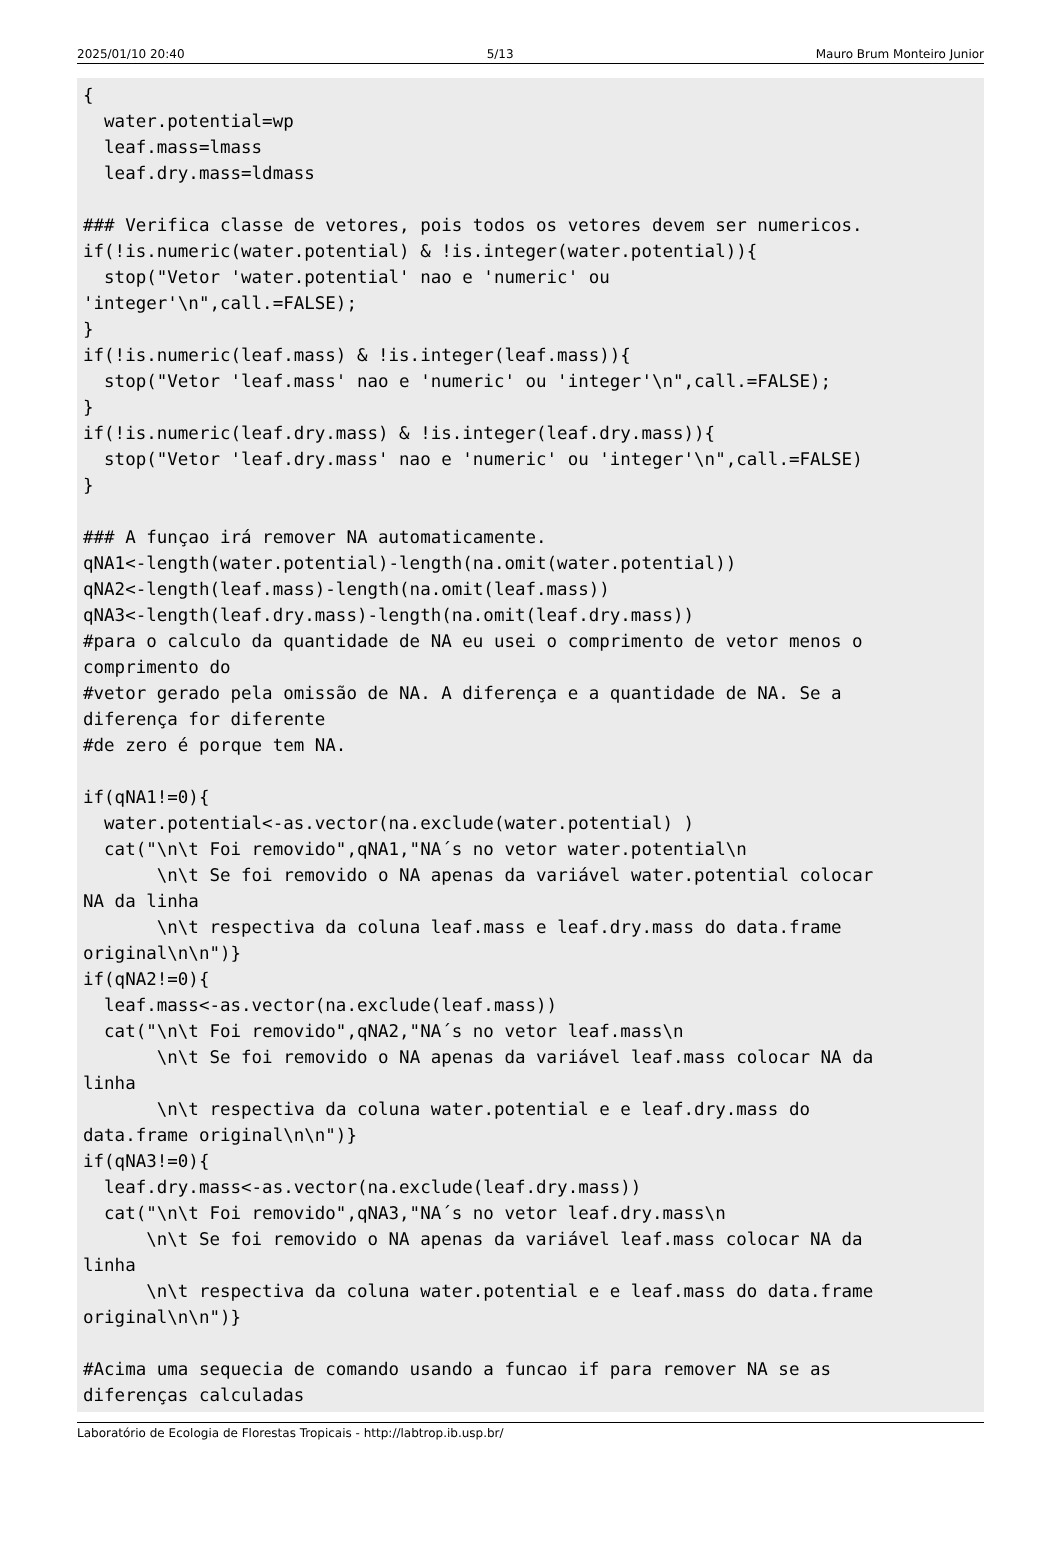2025/01/10 20:40 5/13 Mauro Brum Monteiro Junior
{
  water.potential=wp
  leaf.mass=lmass
  leaf.dry.mass=ldmass

### Verifica classe de vetores, pois todos os vetores devem ser numericos.
if(!is.numeric(water.potential) & !is.integer(water.potential)){
  stop("Vetor 'water.potential' nao e 'numeric' ou
'integer'\n",call.=FALSE);
}
if(!is.numeric(leaf.mass) & !is.integer(leaf.mass)){
  stop("Vetor 'leaf.mass' nao e 'numeric' ou 'integer'\n",call.=FALSE);
}
if(!is.numeric(leaf.dry.mass) & !is.integer(leaf.dry.mass)){
  stop("Vetor 'leaf.dry.mass' nao e 'numeric' ou 'integer'\n",call.=FALSE)
}

### A funçao irá remover NA automaticamente.
qNA1<-length(water.potential)-length(na.omit(water.potential))
qNA2<-length(leaf.mass)-length(na.omit(leaf.mass))
qNA3<-length(leaf.dry.mass)-length(na.omit(leaf.dry.mass))
#para o calculo da quantidade de NA eu usei o comprimento de vetor menos o
comprimento do
#vetor gerado pela omissão de NA. A diferença e a quantidade de NA. Se a
diferença for diferente
#de zero é porque tem NA.

if(qNA1!=0){
  water.potential<-as.vector(na.exclude(water.potential) )
  cat("\n\t Foi removido",qNA1,"NA´s no vetor water.potential\n
       \n\t Se foi removido o NA apenas da variável water.potential colocar
NA da linha
       \n\t respectiva da coluna leaf.mass e leaf.dry.mass do data.frame
original\n\n")}
if(qNA2!=0){
  leaf.mass<-as.vector(na.exclude(leaf.mass))
  cat("\n\t Foi removido",qNA2,"NA´s no vetor leaf.mass\n
       \n\t Se foi removido o NA apenas da variável leaf.mass colocar NA da
linha
       \n\t respectiva da coluna water.potential e e leaf.dry.mass do
data.frame original\n\n")}
if(qNA3!=0){
  leaf.dry.mass<-as.vector(na.exclude(leaf.dry.mass))
  cat("\n\t Foi removido",qNA3,"NA´s no vetor leaf.dry.mass\n
      \n\t Se foi removido o NA apenas da variável leaf.mass colocar NA da
linha
      \n\t respectiva da coluna water.potential e e leaf.mass do data.frame
original\n\n")}

#Acima uma sequecia de comando usando a funcao if para remover NA se as
diferenças calculadas
Laboratório de Ecologia de Florestas Tropicais - http://labtrop.ib.usp.br/